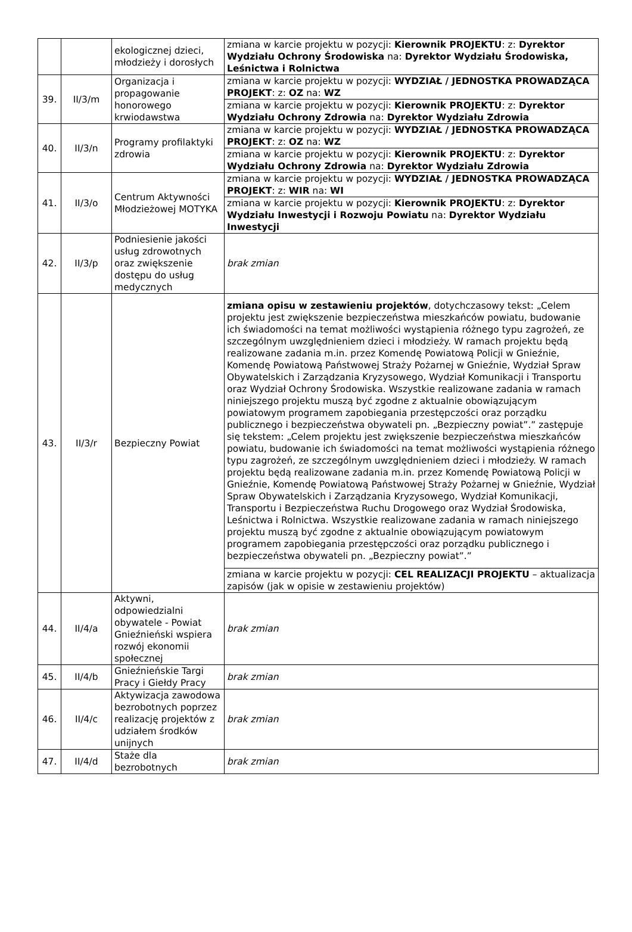| | | ekologicznej dzieci, młodzieży i dorosłych | zmiana w karcie projektu w pozycji: Kierownik PROJEKTU : z: Dyrektor Wydziału Ochrony Środowiska na: Dyrektor Wydziału Środowiska, Leśnictwa i Rolnictwa |
| 39. | II/3/m | Organizacja i propagowanie honorowego krwiodawstwa | zmiana w karcie projektu w pozycji: WYDZIAŁ / JEDNOSTKA PROWADZĄCA PROJEKT : z: OZ na: WZ |
| | | | zmiana w karcie projektu w pozycji: Kierownik PROJEKTU : z: Dyrektor Wydziału Ochrony Zdrowia na: Dyrektor Wydziału Zdrowia |
| 40. | II/3/n | Programy profilaktyki zdrowia | zmiana w karcie projektu w pozycji: WYDZIAŁ / JEDNOSTKA PROWADZĄCA PROJEKT : z: OZ na: WZ |
| | | | zmiana w karcie projektu w pozycji: Kierownik PROJEKTU : z: Dyrektor Wydziału Ochrony Zdrowia na: Dyrektor Wydziału Zdrowia |
| 41. | II/3/o | Centrum Aktywności Młodzieżowej MOTYKA | zmiana w karcie projektu w pozycji: WYDZIAŁ / JEDNOSTKA PROWADZĄCA PROJEKT : z: WIR na: WI |
| | | | zmiana w karcie projektu w pozycji: Kierownik PROJEKTU : z: Dyrektor Wydziału Inwestycji i Rozwoju Powiatu na: Dyrektor Wydziału Inwestycji |
| 42. | II/3/p | Podniesienie jakości usług zdrowotnych oraz zwiększenie dostępu do usług medycznych | brak zmian |
| 43. | II/3/r | Bezpieczny Powiat | zmiana opisu w zestawieniu projektów , dotychczasowy tekst: „Celem projektu jest zwiększenie bezpieczeństwa mieszkańców powiatu, budowanie ich świadomości na temat możliwości wystąpienia różnego typu zagrożeń, ze szczególnym uwzględnieniem dzieci i młodzieży. W ramach projektu będą realizowane zadania m.in. przez Komendę Powiatową Policji w Gnieźnie, Komendę Powiatową Państwowej Straży Pożarnej w Gnieźnie, Wydział Spraw Obywatelskich i Zarządzania Kryzysowego, Wydział Komunikacji i Transportu oraz Wydział Ochrony Środowiska. Wszystkie realizowane zadania w ramach niniejszego projektu muszą być zgodne z aktualnie obowiązującym powiatowym programem zapobiegania przestępczości oraz porządku publicznego i bezpieczeństwa obywateli pn. „Bezpieczny powiat”.” zastępuje się tekstem: „Celem projektu jest zwiększenie bezpieczeństwa mieszkańców powiatu, budowanie ich świadomości na temat możliwości wystąpienia różnego typu zagrożeń, ze szczególnym uwzględnieniem dzieci i młodzieży. W ramach projektu będą realizowane zadania m.in. przez Komendę Powiatową Policji w Gnieźnie, Komendę Powiatową Państwowej Straży Pożarnej w Gnieźnie, Wydział Spraw Obywatelskich i Zarządzania Kryzysowego, Wydział Komunikacji, Transportu i Bezpieczeństwa Ruchu Drogowego oraz Wydział Środowiska, Leśnictwa i Rolnictwa. Wszystkie realizowane zadania w ramach niniejszego projektu muszą być zgodne z aktualnie obowiązującym powiatowym programem zapobiegania przestępczości oraz porządku publicznego i bezpieczeństwa obywateli pn. „Bezpieczny powiat”.” |
| | | | zmiana w karcie projektu w pozycji: CEL REALIZACJI PROJEKTU – aktualizacja zapisów (jak w opisie w zestawieniu projektów) |
| 44. | II/4/a | Aktywni, odpowiedzialni obywatele - Powiat Gnieźnieński wspiera rozwój ekonomii społecznej | brak zmian |
| 45. | II/4/b | Gnieźnieńskie Targi Pracy i Giełdy Pracy | brak zmian |
| 46. | II/4/c | Aktywizacja zawodowa bezrobotnych poprzez realizację projektów z udziałem środków unijnych | brak zmian |
| 47. | II/4/d | Staże dla bezrobotnych | brak zmian |